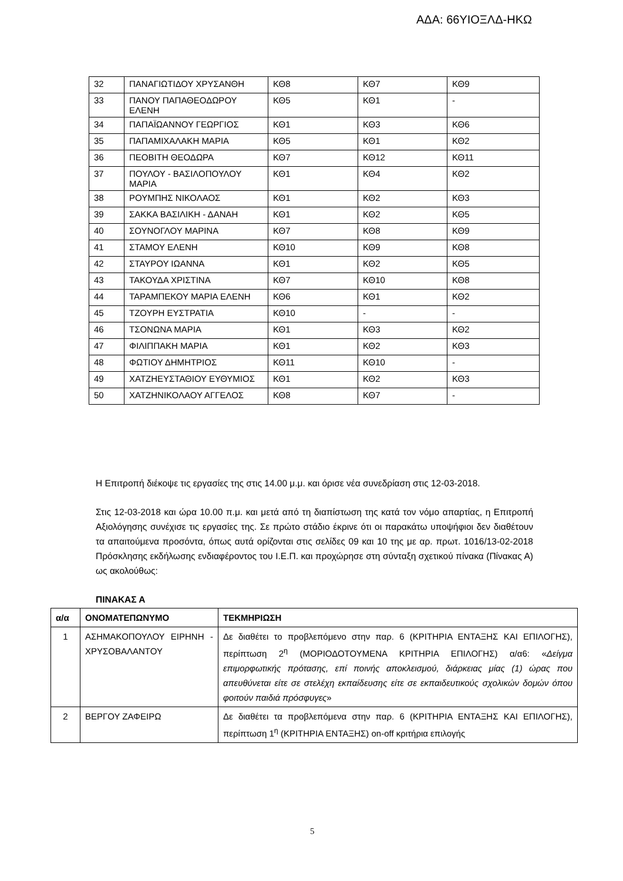ΑΔΑ: 66ΥΙΟΞΛΔ-ΗΚΩ
| 32 | ΠΑΝΑΓΙΩΤΙΔΟΥ ΧΡΥΣΑΝΘΗ | ΚΘ8 | ΚΘ7 | ΚΘ9 |
| 33 | ΠΑΝΟΥ ΠΑΠΑΘΕΟΔΩΡΟΥ ΕΛΕΝΗ | ΚΘ5 | ΚΘ1 | - |
| 34 | ΠΑΠΑΪΩΑΝΝΟΥ ΓΕΩΡΓΙΟΣ | ΚΘ1 | ΚΘ3 | ΚΘ6 |
| 35 | ΠΑΠΑΜΙΧΑΛΑΚΗ ΜΑΡΙΑ | ΚΘ5 | ΚΘ1 | ΚΘ2 |
| 36 | ΠΕΟΒΙΤΗ ΘΕΟΔΩΡΑ | ΚΘ7 | ΚΘ12 | ΚΘ11 |
| 37 | ΠΟΥΛΟΥ - ΒΑΣΙΛΟΠΟΥΛΟΥ ΜΑΡΙΑ | ΚΘ1 | ΚΘ4 | ΚΘ2 |
| 38 | ΡΟΥΜΠΗΣ ΝΙΚΟΛΑΟΣ | ΚΘ1 | ΚΘ2 | ΚΘ3 |
| 39 | ΣΑΚΚΑ ΒΑΣΙΛΙΚΗ - ΔΑΝΑΗ | ΚΘ1 | ΚΘ2 | ΚΘ5 |
| 40 | ΣΟΥΝΟΓΛΟΥ ΜΑΡΙΝΑ | ΚΘ7 | ΚΘ8 | ΚΘ9 |
| 41 | ΣΤΑΜΟΥ ΕΛΕΝΗ | ΚΘ10 | ΚΘ9 | ΚΘ8 |
| 42 | ΣΤΑΥΡΟΥ ΙΩΑΝΝΑ | ΚΘ1 | ΚΘ2 | ΚΘ5 |
| 43 | ΤΑΚΟΥΔΑ ΧΡΙΣΤΙΝΑ | ΚΘ7 | ΚΘ10 | ΚΘ8 |
| 44 | ΤΑΡΑΜΠΕΚΟΥ ΜΑΡΙΑ ΕΛΕΝΗ | ΚΘ6 | ΚΘ1 | ΚΘ2 |
| 45 | ΤΖΟΥΡΗ ΕΥΣΤΡΑΤΙΑ | ΚΘ10 | - | - |
| 46 | ΤΣΟΝΩΝΑ ΜΑΡΙΑ | ΚΘ1 | ΚΘ3 | ΚΘ2 |
| 47 | ΦΙΛΙΠΠΑΚΗ ΜΑΡΙΑ | ΚΘ1 | ΚΘ2 | ΚΘ3 |
| 48 | ΦΩΤΙΟΥ ΔΗΜΗΤΡΙΟΣ | ΚΘ11 | ΚΘ10 | - |
| 49 | ΧΑΤΖΗΕΥΣΤΑΘΙΟΥ ΕΥΘΥΜΙΟΣ | ΚΘ1 | ΚΘ2 | ΚΘ3 |
| 50 | ΧΑΤΖΗΝΙΚΟΛΑΟΥ ΑΓΓΕΛΟΣ | ΚΘ8 | ΚΘ7 | - |
Η Επιτροπή διέκοψε τις εργασίες της στις 14.00 μ.μ. και όρισε νέα συνεδρίαση στις 12-03-2018.
Στις 12-03-2018 και ώρα 10.00 π.μ. και μετά από τη διαπίστωση της κατά τον νόμο απαρτίας, η Επιτροπή Αξιολόγησης συνέχισε τις εργασίες της. Σε πρώτο στάδιο έκρινε ότι οι παρακάτω υποψήφιοι δεν διαθέτουν τα απαιτούμενα προσόντα, όπως αυτά ορίζονται στις σελίδες 09 και 10 της με αρ. πρωτ. 1016/13-02-2018 Πρόσκλησης εκδήλωσης ενδιαφέροντος του Ι.Ε.Π. και προχώρησε στη σύνταξη σχετικού πίνακα (Πίνακας Α) ως ακολούθως:
ΠΙΝΑΚΑΣ Α
| α/α | ΟΝΟΜΑΤΕΠΩΝΥΜΟ | ΤΕΚΜΗΡΙΩΣΗ |
| --- | --- | --- |
| 1 | ΑΣΗΜΑΚΟΠΟΥΛΟΥ ΕΙΡΗΝΗ - ΧΡΥΣΟΒΑΛΑΝΤΟΥ | Δε διαθέτει το προβλεπόμενο στην παρ. 6 (ΚΡΙΤΗΡΙΑ ΕΝΤΑΞΗΣ ΚΑΙ ΕΠΙΛΟΓΗΣ), περίπτωση 2<sup>η</sup> (ΜΟΡΙΟΔΟΤΟΥΜΕΝΑ ΚΡΙΤΗΡΙΑ ΕΠΙΛΟΓΗΣ) α/α6: « Δείγμα επιμορφωτικής πρότασης, επί ποινής αποκλεισμού, διάρκειας μίας (1) ώρας που απευθύνεται είτε σε στελέχη εκπαίδευσης είτε σε εκπαιδευτικούς σχολικών δομών όπου φοιτούν παιδιά πρόσφυγες » |
| 2 | ΒΕΡΓΟΥ ΖΑΦΕΙΡΩ | Δε διαθέτει τα προβλεπόμενα στην παρ. 6 (ΚΡΙΤΗΡΙΑ ΕΝΤΑΞΗΣ ΚΑΙ ΕΠΙΛΟΓΗΣ), περίπτωση 1<sup>η</sup> (ΚΡΙΤΗΡΙΑ ΕΝΤΑΞΗΣ) on-off κριτήρια επιλογής |
5